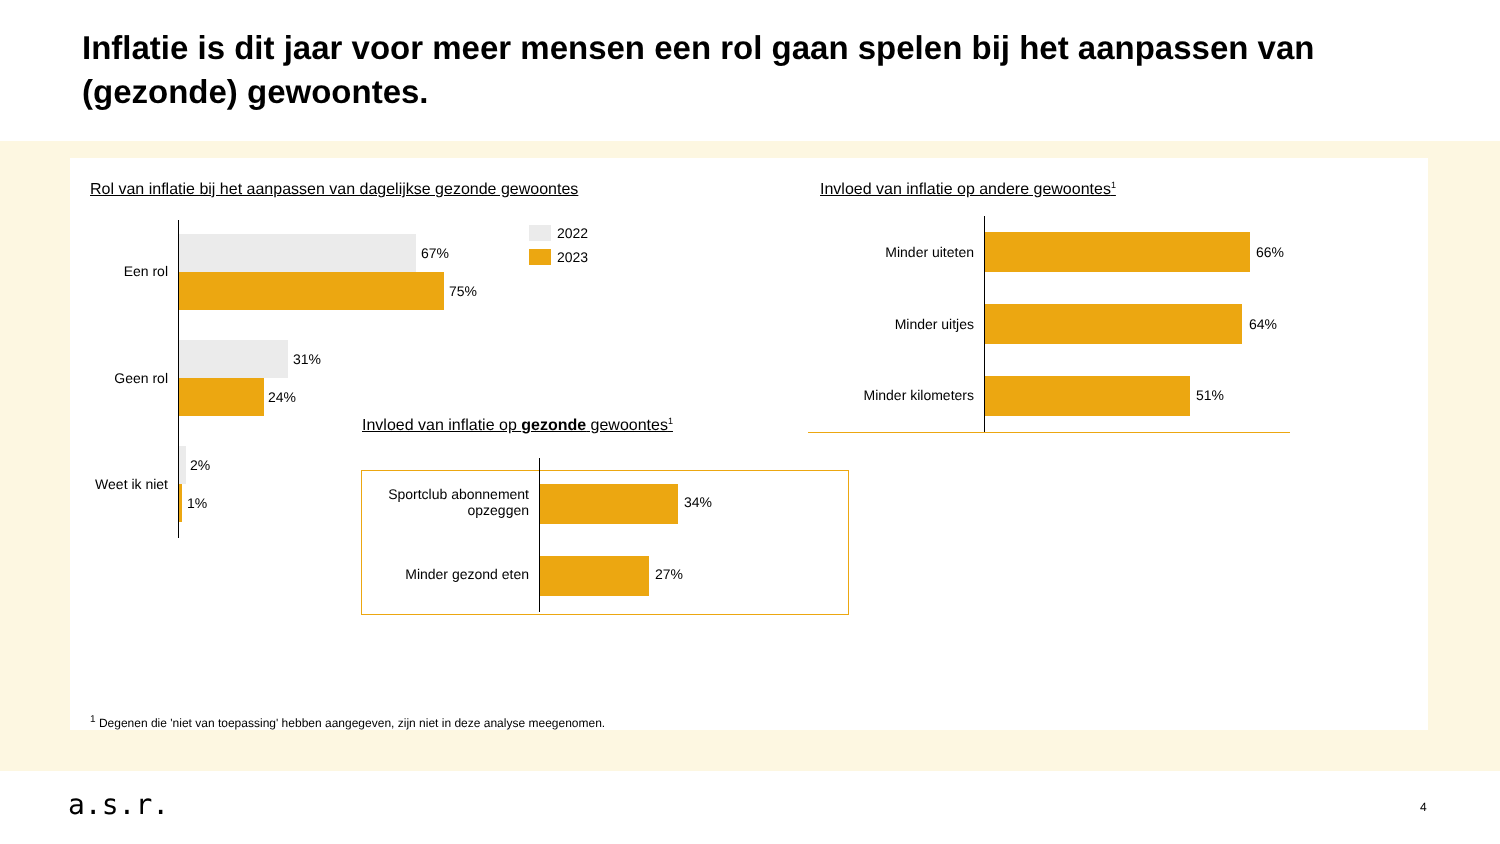Inflatie is dit jaar voor meer mensen een rol gaan spelen bij het aanpassen van (gezonde) gewoontes.
Rol van inflatie bij het aanpassen van dagelijkse gezonde gewoontes
Invloed van inflatie op andere gewoontes<sup>1</sup>
2022
2023
Een rol
67%
75%
Geen rol
31%
24%
Weet ik niet
2%
1%
Minder uiteten 66%
Minder uitjes 64%
Minder kilometers 51%
Invloed van inflatie op gezonde gewoontes<sup>1</sup>
Sportclub abonnement opzeggen
34%
Minder gezond eten 27%
<sup>1</sup> Degenen die 'niet van toepassing' hebben aangegeven, zijn niet in deze analyse meegenomen.
a.s.r. 4